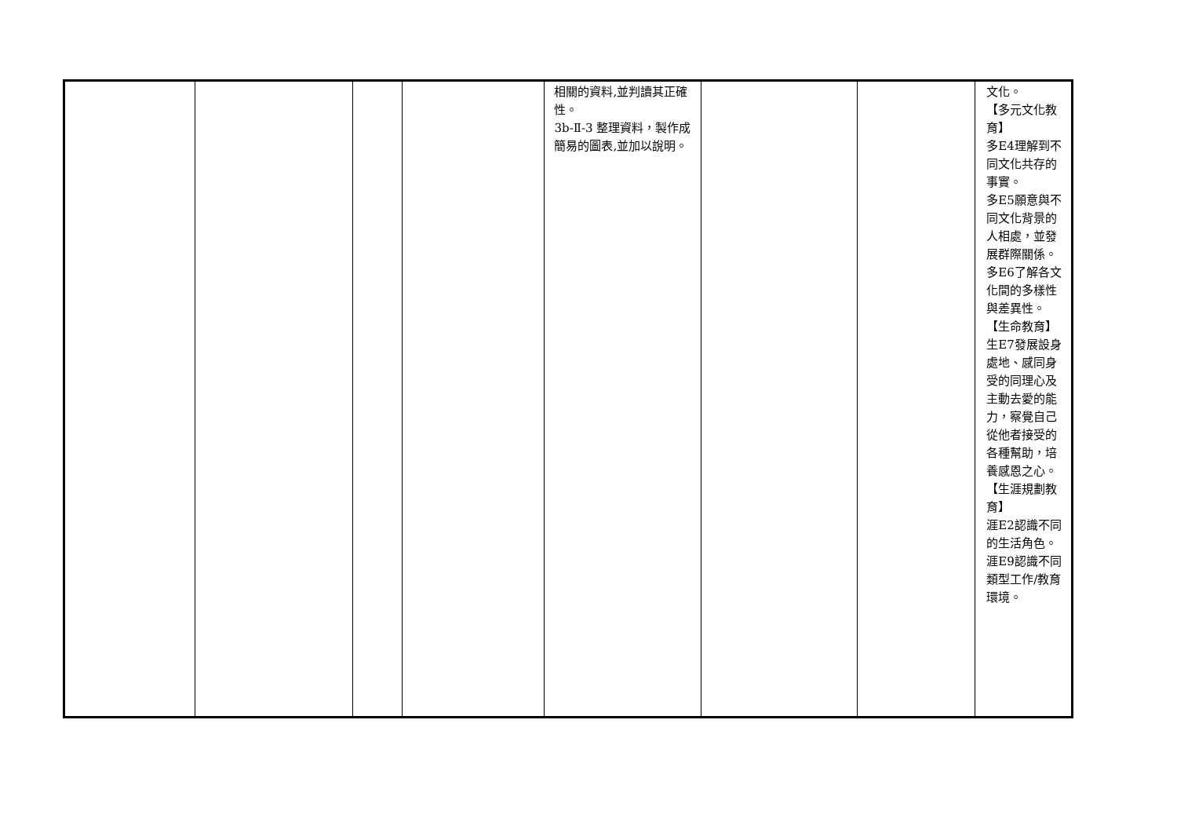| | | | | 相關的資料,並判讀其正確性。 3b-Ⅱ-3 整理資料，製作成簡易的圖表,並加以說明。 | | | 文化。 【多元文化教育】 多E4理解到不同文化共存的事實。 多E5願意與不同文化背景的人相處，並發展群際關係。 多E6了解各文化間的多樣性與差異性。 【生命教育】 生E7發展設身處地、感同身受的同理心及主動去愛的能力，察覺自己從他者接受的各種幫助，培養感恩之心。 【生涯規劃教育】 涯E2認識不同的生活角色。 涯E9認識不同類型工作/教育環境。 |